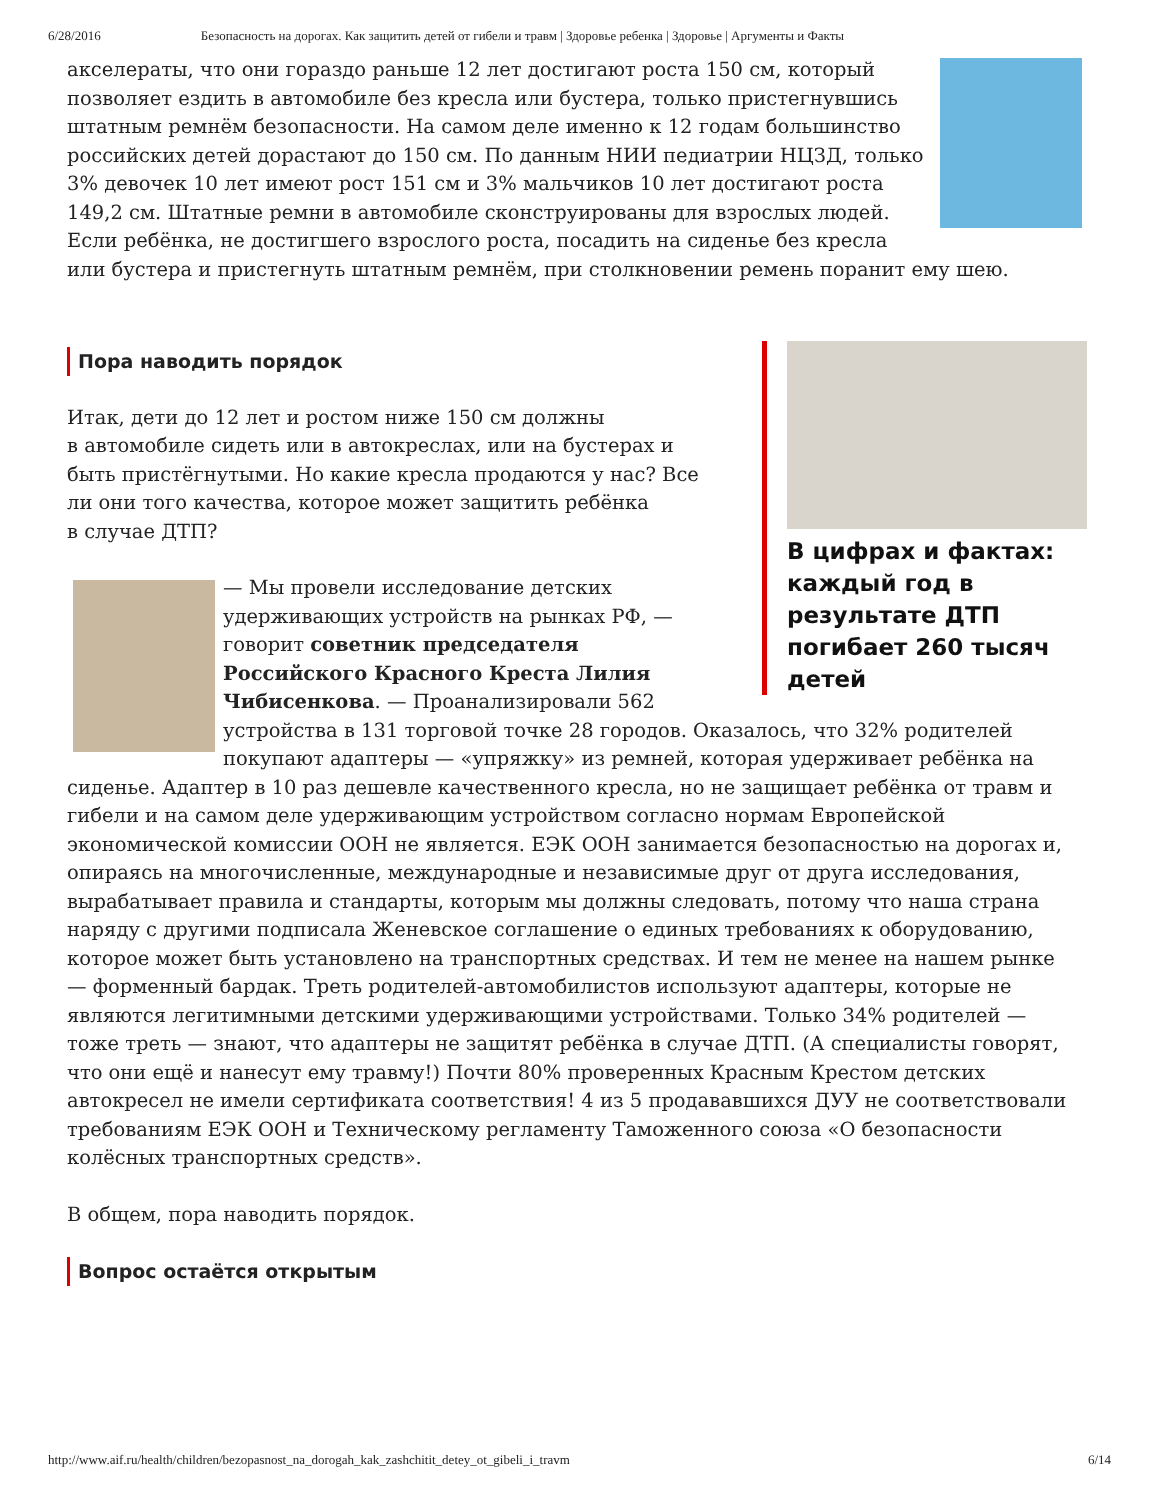6/28/2016 Безопасность на дорогах. Как защитить детей от гибели и травм | Здоровье ребенка | Здоровье | Аргументы и Факты
акселераты, что они гораздо раньше 12 лет достигают роста 150 см, который позволяет ездить в автомобиле без кресла или бустера, только пристегнувшись штатным ремнём безопасности. На самом деле именно к 12 годам большинство российских детей дорастают до 150 см. По данным НИИ педиатрии НЦЗД, только 3% девочек 10 лет имеют рост 151 см и 3% мальчиков 10 лет достигают роста 149,2 см. Штатные ремни в автомобиле сконструированы для взрослых людей. Если ребёнка, не достигшего взрослого роста, посадить на сиденье без кресла или бустера и пристегнуть штатным ремнём, при столкновении ремень поранит ему шею.
В цифрах и фактах: каждый год в результате ДТП погибает 260 тысяч детей
Пора наводить порядок
Итак, дети до 12 лет и ростом ниже 150 см должны в автомобиле сидеть или в автокреслах, или на бустерах и быть пристёгнутыми. Но какие кресла продаются у нас? Все ли они того качества, которое может защитить ребёнка в случае ДТП?
— Мы провели исследование детских удерживающих устройств на рынках РФ, — говорит советник председателя Российского Красного Креста Лилия Чибисенкова. — Проанализировали 562 устройства в 131 торговой точке 28 городов. Оказалось, что 32% родителей покупают адаптеры — «упряжку» из ремней, которая удерживает ребёнка на сиденье. Адаптер в 10 раз дешевле качественного кресла, но не защищает ребёнка от травм и гибели и на самом деле удерживающим устройством согласно нормам Европейской экономической комиссии ООН не является. ЕЭК ООН занимается безопасностью на дорогах и, опираясь на многочисленные, международные и независимые друг от друга исследования, вырабатывает правила и стандарты, которым мы должны следовать, потому что наша страна наряду с другими подписала Женевское соглашение о единых требованиях к оборудованию, которое может быть установлено на транспортных средствах. И тем не менее на нашем рынке — форменный бардак. Треть родителей-автомобилистов используют адаптеры, которые не являются легитимными детскими удерживающими устройствами. Только 34% родителей — тоже треть — знают, что адаптеры не защитят ребёнка в случае ДТП. (А специалисты говорят, что они ещё и нанесут ему травму!) Почти 80% проверенных Красным Крестом детских автокресел не имели сертификата соответствия! 4 из 5 продававшихся ДУУ не соответствовали требованиям ЕЭК ООН и Техническому регламенту Таможенного союза «О безопасности колёсных транспортных средств».
В общем, пора наводить порядок.
Вопрос остаётся открытым
http://www.aif.ru/health/children/bezopasnost_na_dorogah_kak_zashchitit_detey_ot_gibeli_i_travm 6/14